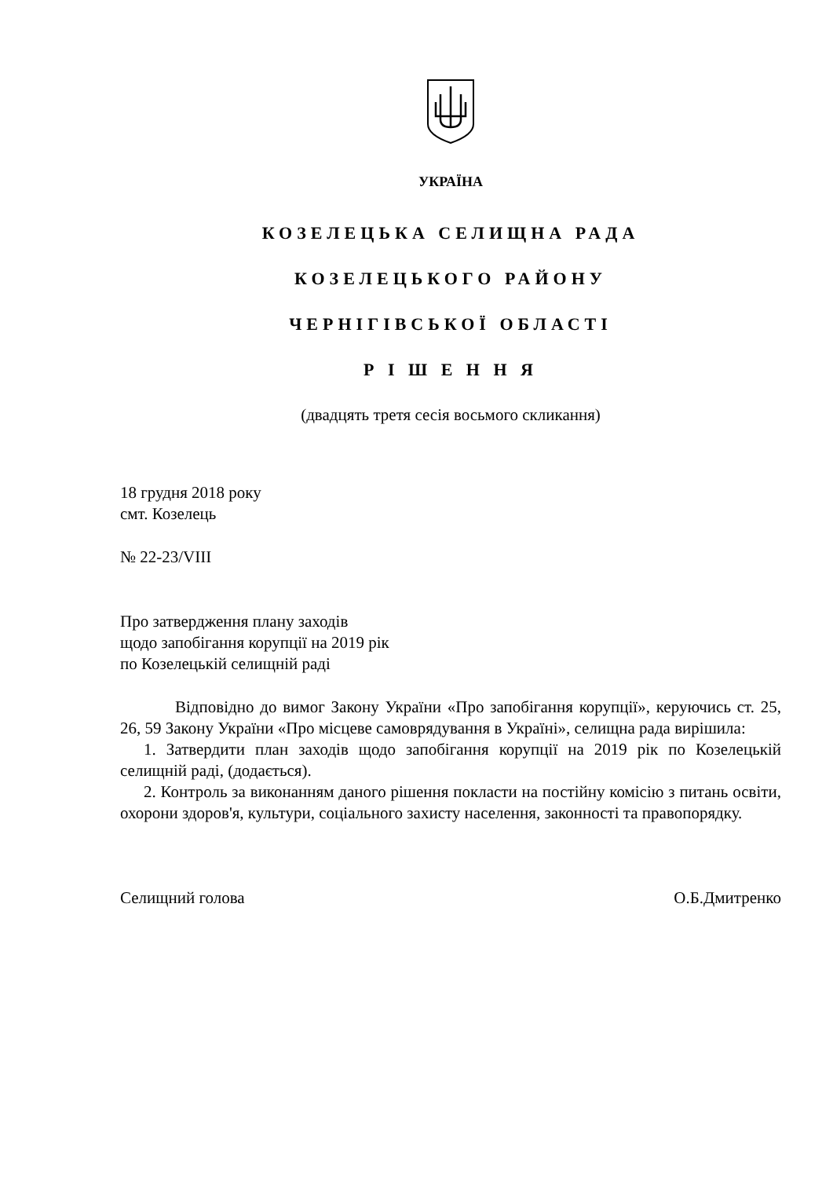УКРАЇНА
КОЗЕЛЕЦЬКА СЕЛИЩНА РАДА
КОЗЕЛЕЦЬКОГО РАЙОНУ
ЧЕРНІГІВСЬКОЇ ОБЛАСТІ
Р І Ш Е Н Н Я
(двадцять третя сесія восьмого скликання)
18 грудня 2018 року
смт. Козелець
№ 22-23/VIII
Про затвердження плану заходів
щодо запобігання корупції на 2019 рік
по Козелецькій селищній раді
Відповідно до вимог Закону України «Про запобігання корупції», керуючись ст. 25, 26, 59 Закону України «Про місцеве самоврядування в Україні», селищна рада вирішила:
1. Затвердити план заходів щодо запобігання корупції на 2019 рік по Козелецькій селищній раді, (додається).
2. Контроль за виконанням даного рішення покласти на постійну комісію з питань освіти, охорони здоров'я, культури, соціального захисту населення, законності та правопорядку.
Селищний голова О.Б.Дмитренко